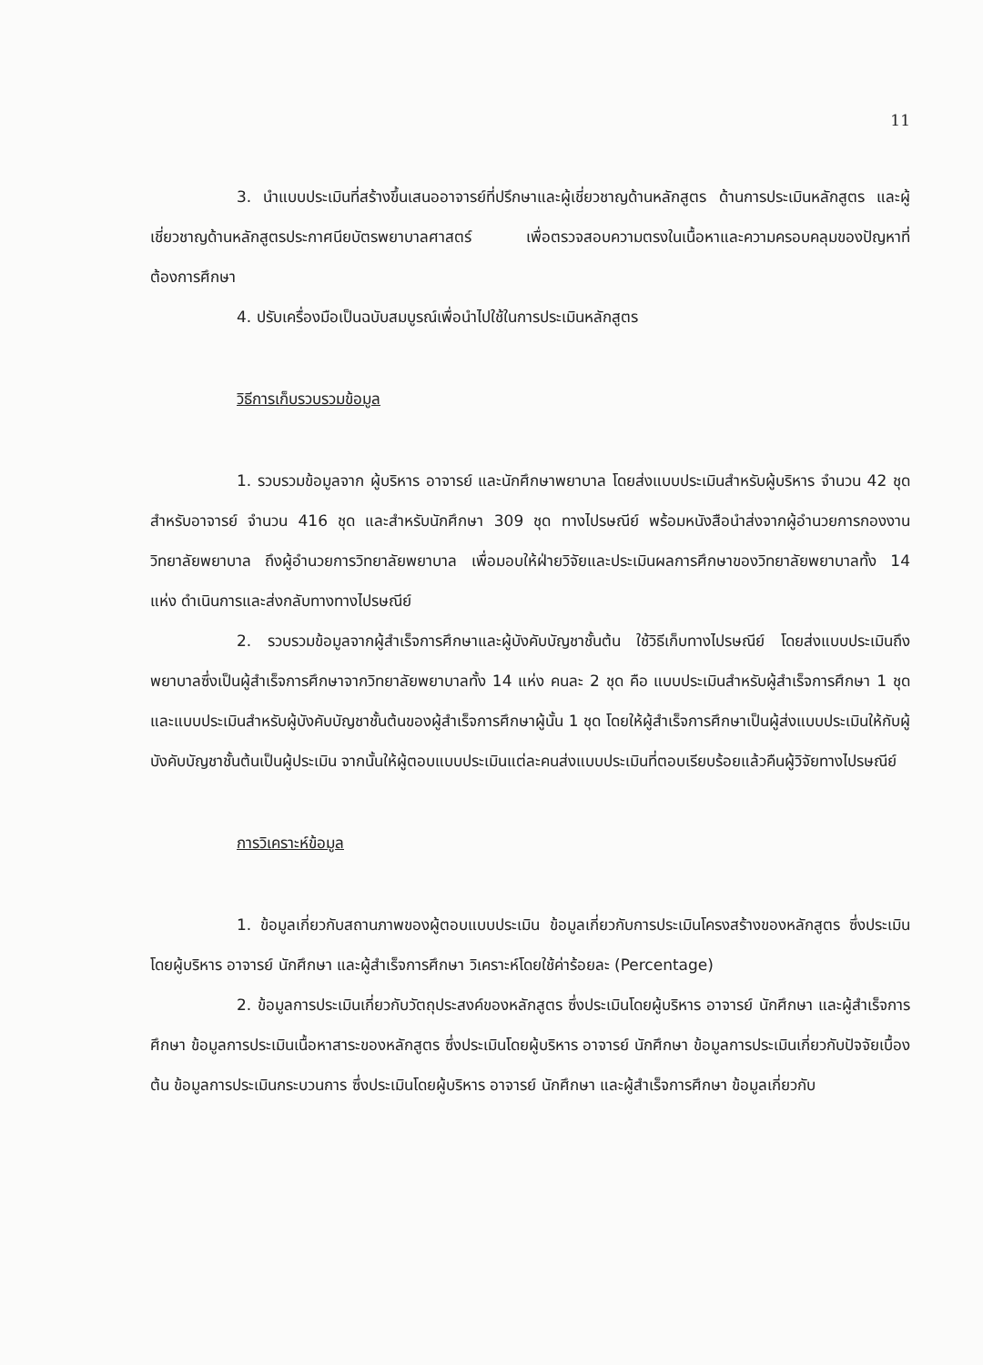11
3. นำแบบประเมินที่สร้างขึ้นเสนออาจารย์ที่ปรึกษาและผู้เชี่ยวชาญด้านหลักสูตร ด้านการประเมินหลักสูตร และผู้เชี่ยวชาญด้านหลักสูตรประกาศนียบัตรพยาบาลศาสตร์ เพื่อตรวจสอบความตรงในเนื้อหาและความครอบคลุมของปัญหาที่ต้องการศึกษา
4. ปรับเครื่องมือเป็นฉบับสมบูรณ์เพื่อนำไปใช้ในการประเมินหลักสูตร
วิธีการเก็บรวบรวมข้อมูล
1. รวบรวมข้อมูลจาก ผู้บริหาร อาจารย์ และนักศึกษาพยาบาล โดยส่งแบบประเมินสำหรับผู้บริหาร จำนวน 42 ชุด สำหรับอาจารย์ จำนวน 416 ชุด และสำหรับนักศึกษา 309 ชุด ทางไปรษณีย์ พร้อมหนังสือนำส่งจากผู้อำนวยการกองงานวิทยาลัยพยาบาล ถึงผู้อำนวยการวิทยาลัยพยาบาล เพื่อมอบให้ฝ่ายวิจัยและประเมินผลการศึกษาของวิทยาลัยพยาบาลทั้ง 14 แห่ง ดำเนินการและส่งกลับทางทางไปรษณีย์
2. รวบรวมข้อมูลจากผู้สำเร็จการศึกษาและผู้บังคับบัญชาชั้นต้น ใช้วิธีเก็บทางไปรษณีย์ โดยส่งแบบประเมินถึงพยาบาลซึ่งเป็นผู้สำเร็จการศึกษาจากวิทยาลัยพยาบาลทั้ง 14 แห่ง คนละ 2 ชุด คือ แบบประเมินสำหรับผู้สำเร็จการศึกษา 1 ชุด และแบบประเมินสำหรับผู้บังคับบัญชาชั้นต้นของผู้สำเร็จการศึกษาผู้นั้น 1 ชุด โดยให้ผู้สำเร็จการศึกษาเป็นผู้ส่งแบบประเมินให้กับผู้บังคับบัญชาชั้นต้นเป็นผู้ประเมิน จากนั้นให้ผู้ตอบแบบประเมินแต่ละคนส่งแบบประเมินที่ตอบเรียบร้อยแล้วคืนผู้วิจัยทางไปรษณีย์
การวิเคราะห์ข้อมูล
1. ข้อมูลเกี่ยวกับสถานภาพของผู้ตอบแบบประเมิน ข้อมูลเกี่ยวกับการประเมินโครงสร้างของหลักสูตร ซึ่งประเมินโดยผู้บริหาร อาจารย์ นักศึกษา และผู้สำเร็จการศึกษา วิเคราะห์โดยใช้ค่าร้อยละ (Percentage)
2. ข้อมูลการประเมินเกี่ยวกับวัตถุประสงค์ของหลักสูตร ซึ่งประเมินโดยผู้บริหาร อาจารย์ นักศึกษา และผู้สำเร็จการศึกษา ข้อมูลการประเมินเนื้อหาสาระของหลักสูตร ซึ่งประเมินโดยผู้บริหาร อาจารย์ นักศึกษา ข้อมูลการประเมินเกี่ยวกับปัจจัยเบื้องต้น ข้อมูลการประเมินกระบวนการ ซึ่งประเมินโดยผู้บริหาร อาจารย์ นักศึกษา และผู้สำเร็จการศึกษา ข้อมูลเกี่ยวกับ